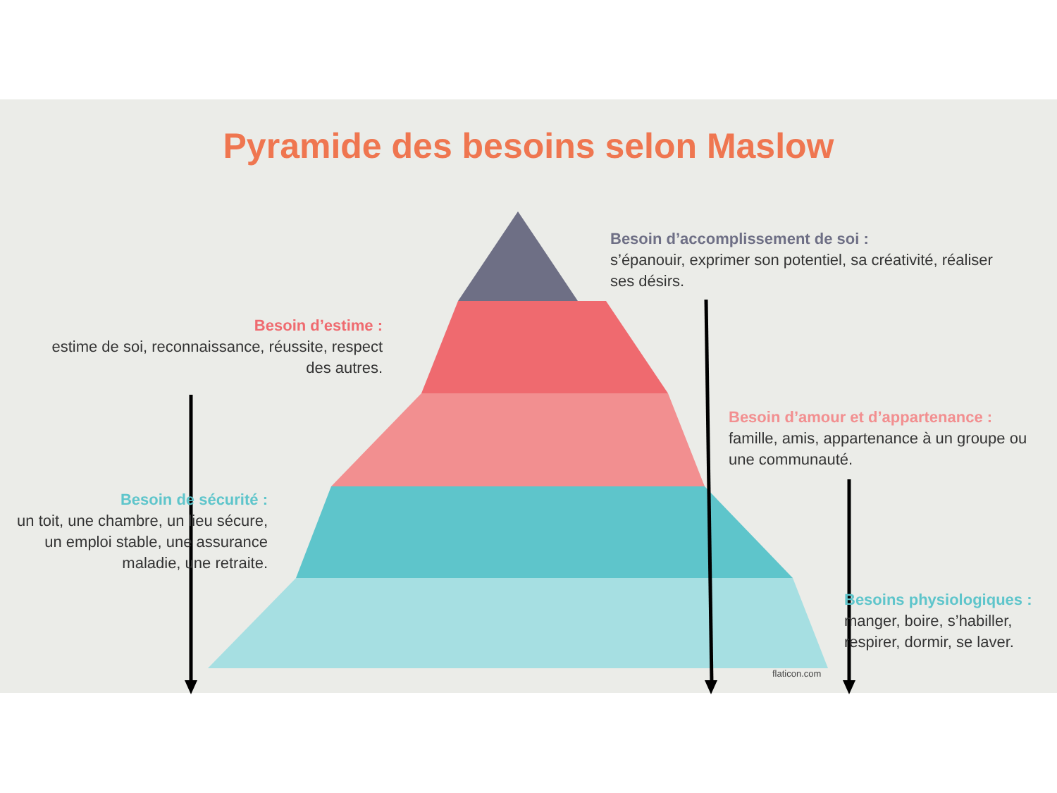Pyramide des besoins selon Maslow
Besoin d’accomplissement de soi :
s’épanouir, exprimer son potentiel, sa créativité, réaliser ses désirs.
Besoin d’estime :
estime de soi, reconnaissance, réussite, respect des autres.
Besoin d’amour et d’appartenance :
famille, amis, appartenance à un groupe ou une communauté.
Besoin de sécurité :
un toit, une chambre, un lieu sécure, un emploi stable, une assurance maladie, une retraite.
Besoins physiologiques :
manger, boire, s’habiller, respirer, dormir, se laver.
flaticon.com